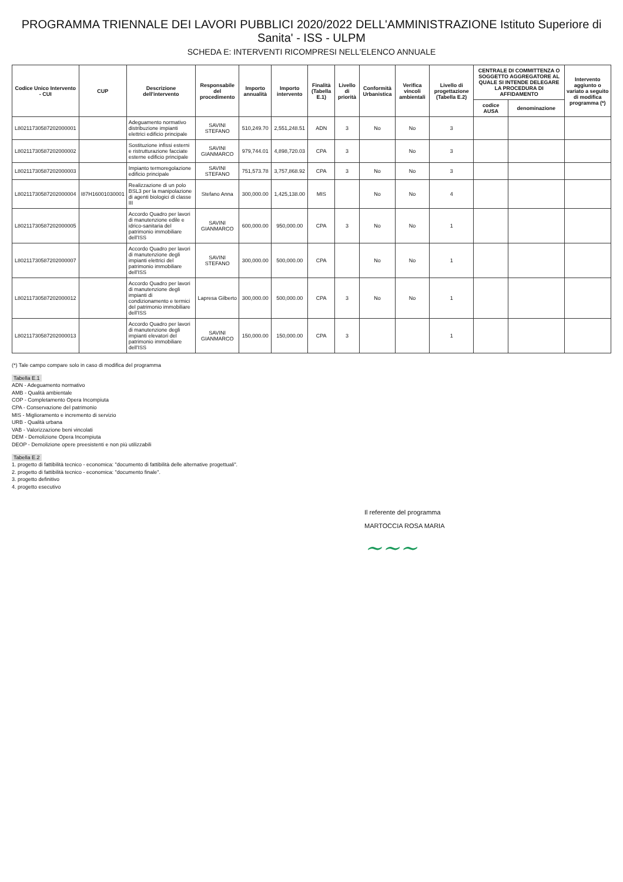PROGRAMMA TRIENNALE DEI LAVORI PUBBLICI 2020/2022 DELL'AMMINISTRAZIONE Istituto Superiore di Sanita' - ISS - ULPM
SCHEDA E: INTERVENTI RICOMPRESI NELL'ELENCO ANNUALE
| Codice Unico Intervento - CUI | CUP | Descrizione dell'intervento | Responsabile del procedimento | Importo annualità | Importo intervento | Finalità (Tabella E.1) | Livello di priorità | Conformità Urbanistica | Verifica vincoli ambientali | Livello di progettazione (Tabella E.2) | CENTRALE DI COMMITTENZA O SOGGETTO AGGREGATORE AL QUALE SI INTENDE DELEGARE LA PROCEDURA DI AFFIDAMENTO | | Intervento aggiunto o variato a seguito di modifica programma (*) |
| --- | --- | --- | --- | --- | --- | --- | --- | --- | --- | --- | --- | --- | --- |
| | | | | | | | | | | | codice AUSA | denominazione | |
| L80211730587202000001 | | Adeguamento normativo distribuzione impianti elettrici edificio principale | SAVINI STEFANO | 510,249.70 | 2,551,248.51 | ADN | 3 | No | No | 3 | | | |
| L80211730587202000002 | | Sostituzione infissi esterni e ristrutturazione facciate esterne edificio principale | SAVINI GIANMARCO | 979,744.01 | 4,898,720.03 | CPA | 3 | | No | 3 | | | |
| L80211730587202000003 | | Impianto termoregolazione edificio principale | SAVINI STEFANO | 751,573.78 | 3,757,868.92 | CPA | 3 | No | No | 3 | | | |
| L80211730587202000004 | I87H16001030001 | Realizzazione di un polo BSL3 per la manipolazione di agenti biologici di classe III | Stefano Anna | 300,000.00 | 1,425,138.00 | MIS | | No | No | 4 | | | |
| L80211730587202000005 | | Accordo Quadro per lavori di manutenzione edile e idrico-sanitaria del patrimonio immobiliare dell'ISS | SAVINI GIANMARCO | 600,000.00 | 950,000.00 | CPA | 3 | No | No | 1 | | | |
| L80211730587202000007 | | Accordo Quadro per lavori di manutenzione degli impianti elettrici del patrimonio immobiliare dell'ISS | SAVINI STEFANO | 300,000.00 | 500,000.00 | CPA | | No | No | 1 | | | |
| L80211730587202000012 | | Accordo Quadro per lavori di manutenzione degli impianti di condizionamento e termici del patrimonio immobiliare dell'ISS | Lapresa Gilberto | 300,000.00 | 500,000.00 | CPA | 3 | No | No | 1 | | | |
| L80211730587202000013 | | Accordo Quadro per lavori di manutenzione degli impianti elevatori del patrimonio immobiliare dell'ISS | SAVINI GIANMARCO | 150,000.00 | 150,000.00 | CPA | 3 | | | 1 | | | |
(*) Tale campo compare solo in caso di modifica del programma
Tabella E.1
ADN - Adeguamento normativo
AMB - Qualità ambientale
COP - Completamento Opera Incompiuta
CPA - Conservazione del patrimonio
MIS - Miglioramento e incremento di servizio
URB - Qualità urbana
VAB - Valorizzazione beni vincolati
DEM - Demolizione Opera Incompiuta
DEOP - Demolizione opere preesistenti e non più utilizzabili
Tabella E.2
1. progetto di fattibilità tecnico - economica: "documento di fattibilità delle alternative progettuali".
2. progetto di fattibilità tecnico - economica: "documento finale".
3. progetto definitivo
4. progetto esecutivo
Il referente del programma
MARTOCCIA ROSA MARIA
~~~